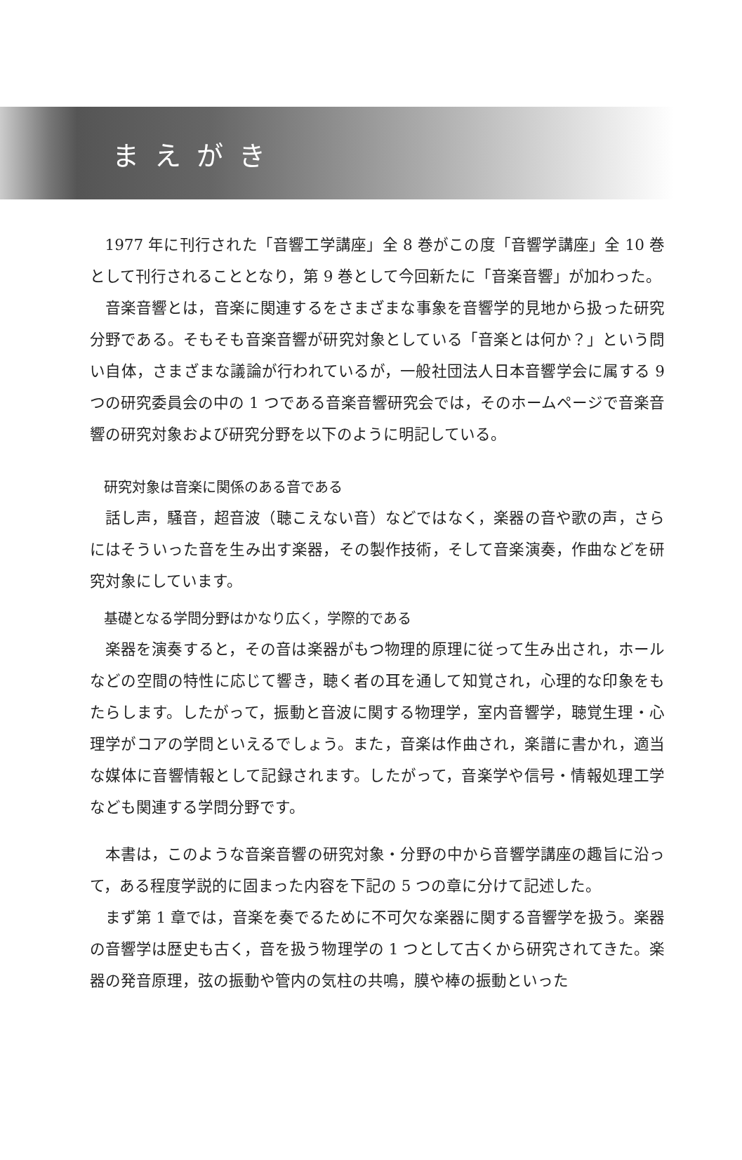まえがき
1977 年に刊行された「音響工学講座」全 8 巻がこの度「音響学講座」全 10 巻として刊行されることとなり，第 9 巻として今回新たに「音楽音響」が加わった。
音楽音響とは，音楽に関連するをさまざまな事象を音響学的見地から扱った研究分野である。そもそも音楽音響が研究対象としている「音楽とは何か？」という問い自体，さまざまな議論が行われているが，一般社団法人日本音響学会に属する 9 つの研究委員会の中の 1 つである音楽音響研究会では，そのホームページで音楽音響の研究対象および研究分野を以下のように明記している。
研究対象は音楽に関係のある音である
話し声，騒音，超音波（聴こえない音）などではなく，楽器の音や歌の声，さらにはそういった音を生み出す楽器，その製作技術，そして音楽演奏，作曲などを研究対象にしています。
基礎となる学問分野はかなり広く，学際的である
楽器を演奏すると，その音は楽器がもつ物理的原理に従って生み出され，ホールなどの空間の特性に応じて響き，聴く者の耳を通して知覚され，心理的な印象をもたらします。したがって，振動と音波に関する物理学，室内音響学，聴覚生理・心理学がコアの学問といえるでしょう。また，音楽は作曲され，楽譜に書かれ，適当な媒体に音響情報として記録されます。したがって，音楽学や信号・情報処理工学なども関連する学問分野です。
本書は，このような音楽音響の研究対象・分野の中から音響学講座の趣旨に沿って，ある程度学説的に固まった内容を下記の 5 つの章に分けて記述した。
まず第 1 章では，音楽を奏でるために不可欠な楽器に関する音響学を扱う。楽器の音響学は歴史も古く，音を扱う物理学の 1 つとして古くから研究されてきた。楽器の発音原理，弦の振動や管内の気柱の共鳴，膜や棒の振動といった